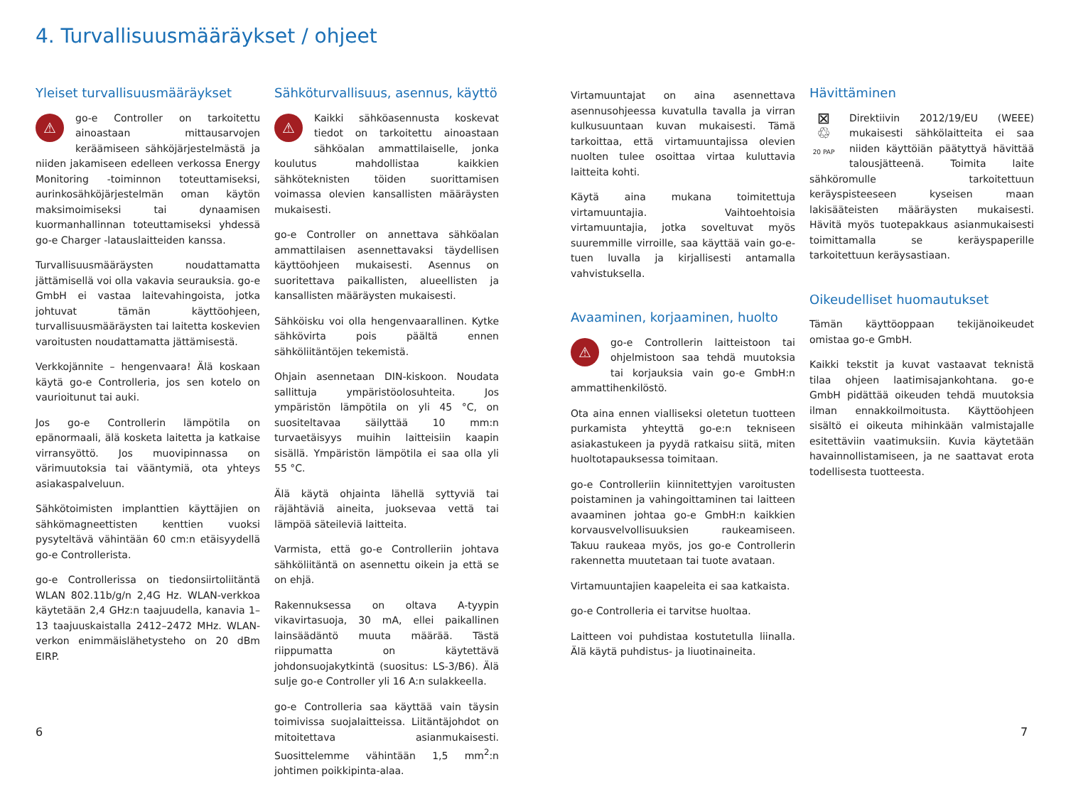4. Turvallisuusmääräykset / ohjeet
Yleiset turvallisuusmääräykset
⚠ go-e Controller on tarkoitettu ainoastaan mittausarvojen keräämiseen sähköjärjestelmästä ja niiden jakamiseen edelleen verkossa Energy Monitoring -toiminnon toteuttamiseksi, aurinkosähköjärjestelmän oman käytön maksimoimiseksi tai dynaamisen kuormanhallinnan toteuttamiseksi yhdessä go-e Charger -latauslaitteiden kanssa.
Turvallisuusmääräysten noudattamatta jättämisellä voi olla vakavia seurauksia. go-e GmbH ei vastaa laitevahingoista, jotka johtuvat tämän käyttöohjeen, turvallisuusmääräysten tai laitetta koskevien varoitusten noudattamatta jättämisestä.
Verkkojännite – hengenvaara! Älä koskaan käytä go-e Controlleria, jos sen kotelo on vaurioitunut tai auki.
Jos go-e Controllerin lämpötila on epänormaali, älä kosketa laitetta ja katkaise virransyöttö. Jos muovipinnassa on värimuutoksia tai vääntymiä, ota yhteys asiakaspalveluun.
Sähkötoimisten implanttien käyttäjien on sähkömagneettisten kenttien vuoksi pysyteltävä vähintään 60 cm:n etäisyydellä go-e Controllerista.
go-e Controllerissa on tiedonsiirtoliitäntä WLAN 802.11b/g/n 2,4G Hz. WLAN-verkkoa käytetään 2,4 GHz:n taajuudella, kanavia 1–13 taajuuskaistalla 2412–2472 MHz. WLAN-verkon enimmäislähetysteho on 20 dBm EIRP.
Sähköturvallisuus, asennus, käyttö
⚠ Kaikki sähköasennusta koskevat tiedot on tarkoitettu ainoastaan sähköalan ammattilaiselle, jonka koulutus mahdollistaa kaikkien sähköteknisten töiden suorittamisen voimassa olevien kansallisten määräysten mukaisesti.
go-e Controller on annettava sähköalan ammattilaisen asennettavaksi täydellisen käyttöohjeen mukaisesti. Asennus on suoritettava paikallisten, alueellisten ja kansallisten määräysten mukaisesti.
Sähköisku voi olla hengenvaarallinen. Kytke sähkövirta pois päältä ennen sähköliitäntöjen tekemistä.
Ohjain asennetaan DIN-kiskoon. Noudata sallittuja ympäristöolosuhteita. Jos ympäristön lämpötila on yli 45 °C, on suositeltavaa säilyttää 10 mm:n turvaetäisyys muihin laitteisiin kaapin sisällä. Ympäristön lämpötila ei saa olla yli 55 °C.
Älä käytä ohjainta lähellä syttyviä tai räjähtäviä aineita, juoksevaa vettä tai lämpöä säteileviä laitteita.
Varmista, että go-e Controlleriin johtava sähköliitäntä on asennettu oikein ja että se on ehjä.
Rakennuksessa on oltava A-tyypin vikavirtasuoja, 30 mA, ellei paikallinen lainsäädäntö muuta määrää. Tästä riippumatta on käytettävä johdonsuojakytkintä (suositus: LS-3/B6). Älä sulje go-e Controller yli 16 A:n sulakkeella.
go-e Controlleria saa käyttää vain täysin toimivissa suojalaitteissa. Liitäntäjohdot on mitoitettava asianmukaisesti. Suosittelemme vähintään 1,5 mm<sup>2</sup>:n johtimen poikkipinta-alaa.
Virtamuuntajat on aina asennettava asennusohjeessa kuvatulla tavalla ja virran kulkusuuntaan kuvan mukaisesti. Tämä tarkoittaa, että virtamuuntajissa olevien nuolten tulee osoittaa virtaa kuluttavia laitteita kohti.
Käytä aina mukana toimitettuja virtamuuntajia. Vaihtoehtoisia virtamuuntajia, jotka soveltuvat myös suuremmille virroille, saa käyttää vain go-e-tuen luvalla ja kirjallisesti antamalla vahvistuksella.
Avaaminen, korjaaminen, huolto
⚠ go-e Controllerin laitteistoon tai ohjelmistoon saa tehdä muutoksia tai korjauksia vain go-e GmbH:n ammattihenkilöstö.
Ota aina ennen vialliseksi oletetun tuotteen purkamista yhteyttä go-e:n tekniseen asiakastukeen ja pyydä ratkaisu siitä, miten huoltotapauksessa toimitaan.
go-e Controlleriin kiinnitettyjen varoitusten poistaminen ja vahingoittaminen tai laitteen avaaminen johtaa go-e GmbH:n kaikkien korvausvelvollisuuksien raukeamiseen. Takuu raukeaa myös, jos go-e Controllerin rakennetta muutetaan tai tuote avataan.
Virtamuuntajien kaapeleita ei saa katkaista.
go-e Controlleria ei tarvitse huoltaa.
Laitteen voi puhdistaa kostutetulla liinalla. Älä käytä puhdistus- ja liuotinaineita.
Hävittäminen
⊠
♲
20 PAP Direktiivin 2012/19/EU (WEEE) mukaisesti sähkölaitteita ei saa niiden käyttöiän päätyttyä hävittää talousjätteenä. Toimita laite sähköromulle tarkoitettuun keräyspisteeseen kyseisen maan lakisääteisten määräysten mukaisesti. Hävitä myös tuotepakkaus asianmukaisesti toimittamalla se keräyspaperille tarkoitettuun keräysastiaan.
Oikeudelliset huomautukset
Tämän käyttöoppaan tekijänoikeudet omistaa go-e GmbH.
Kaikki tekstit ja kuvat vastaavat teknistä tilaa ohjeen laatimisajankohtana. go-e GmbH pidättää oikeuden tehdä muutoksia ilman ennakkoilmoitusta. Käyttöohjeen sisältö ei oikeuta mihinkään valmistajalle esitettäviin vaatimuksiin. Kuvia käytetään havainnollistamiseen, ja ne saattavat erota todellisesta tuotteesta.
6 7